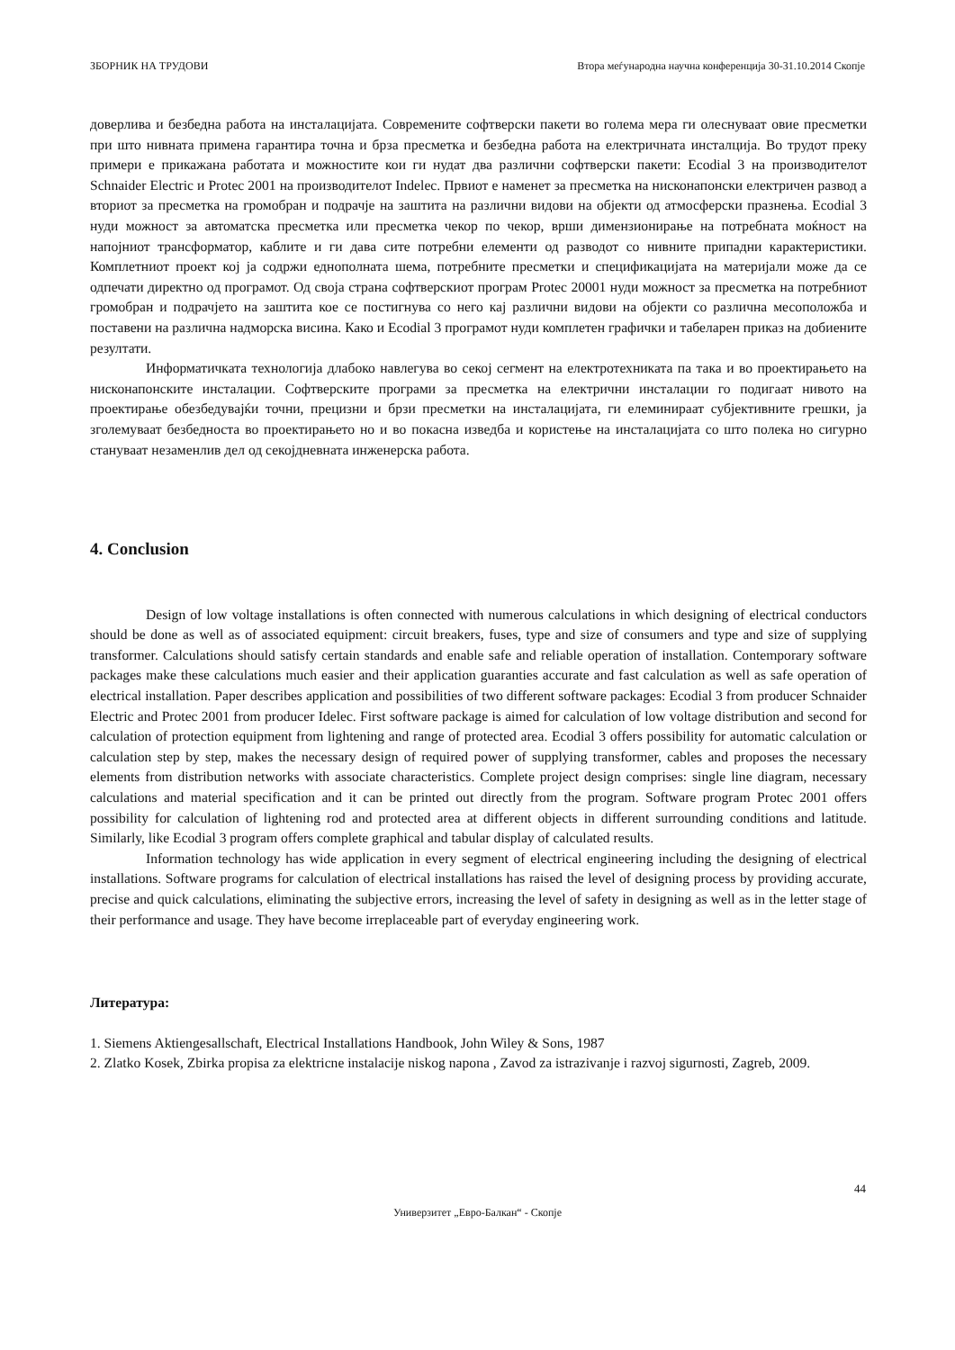ЗБОРНИК НА ТРУДОВИ Втора меѓународна научна конференција 30-31.10.2014 Скопје
доверлива и безбедна работа на инсталацијата. Современите софтверски пакети во голема мера ги олеснуваат овие пресметки при што нивната примена гарантира точна и брза пресметка и безбедна работа на електричната инсталција. Во трудот преку примери е прикажана работата и можностите кои ги нудат два различни софтверски пакети: Ecodial 3 на производителот Schnaider Electric и Protec 2001 на производителот Indelec. Првиот е наменет за пресметка на нисконапонски електричен развод а вториот за пресметка на громобран и подрачје на заштита на различни видови на објекти од атмосферски празнења. Ecodial 3 нуди можност за автоматска пресметка или пресметка чекор по чекор, врши димензионирање на потребната моќност на напојниот трансформатор, каблите и ги дава сите потребни елементи од разводот со нивните припадни карактеристики. Комплетниот проект кој ја содржи еднополната шема, потребните пресметки и спецификацијата на материјали може да се одпечати директно од програмот. Од своја страна софтверскиот програм Protec 20001 нуди можност за пресметка на потребниот громобран и подрачјето на заштита кое се постигнува со него кај различни видови на објекти со различна месоположба и поставени на различна надморска висина. Како и Ecodial 3 програмот нуди комплетен графички и табеларен приказ на добиените резултати.
Информатичката технологија длабоко навлегува во секој сегмент на електротехниката па така и во проектирањето на нисконапонските инсталации. Софтверските програми за пресметка на електрични инсталации го подигаат нивото на проектирање обезбедувајќи точни, прецизни и брзи пресметки на инсталацијата, ги елеминираат субјективните грешки, ја зголемуваат безбедноста во проектирањето но и во покасна изведба и користење на инсталацијата со што полека но сигурно стануваат незаменлив дел од секојдневната инженерска работа.
4. Conclusion
Design of low voltage installations is often connected with numerous calculations in which designing of electrical conductors should be done as well as of associated equipment: circuit breakers, fuses, type and size of consumers and type and size of supplying transformer. Calculations should satisfy certain standards and enable safe and reliable operation of installation. Contemporary software packages make these calculations much easier and their application guaranties accurate and fast calculation as well as safe operation of electrical installation. Paper describes application and possibilities of two different software packages: Ecodial 3 from producer Schnaider Electric and Protec 2001 from producer Idelec. First software package is aimed for calculation of low voltage distribution and second for calculation of protection equipment from lightening and range of protected area. Ecodial 3 offers possibility for automatic calculation or calculation step by step, makes the necessary design of required power of supplying transformer, cables and proposes the necessary elements from distribution networks with associate characteristics. Complete project design comprises: single line diagram, necessary calculations and material specification and it can be printed out directly from the program. Software program Protec 2001 offers possibility for calculation of lightening rod and protected area at different objects in different surrounding conditions and latitude. Similarly, like Ecodial 3 program offers complete graphical and tabular display of calculated results.
Information technology has wide application in every segment of electrical engineering including the designing of electrical installations. Software programs for calculation of electrical installations has raised the level of designing process by providing accurate, precise and quick calculations, eliminating the subjective errors, increasing the level of safety in designing as well as in the letter stage of their performance and usage. They have become irreplaceable part of everyday engineering work.
Литература:
1. Siemens Aktiengesallschaft, Electrical Installations Handbook, John Wiley & Sons, 1987
2. Zlatko Kosek, Zbirka propisa za elektricne instalacije niskog napona , Zavod za istrazivanje i razvoj sigurnosti, Zagreb, 2009.
44
Универзитет „Евро-Балкан“ - Скопје